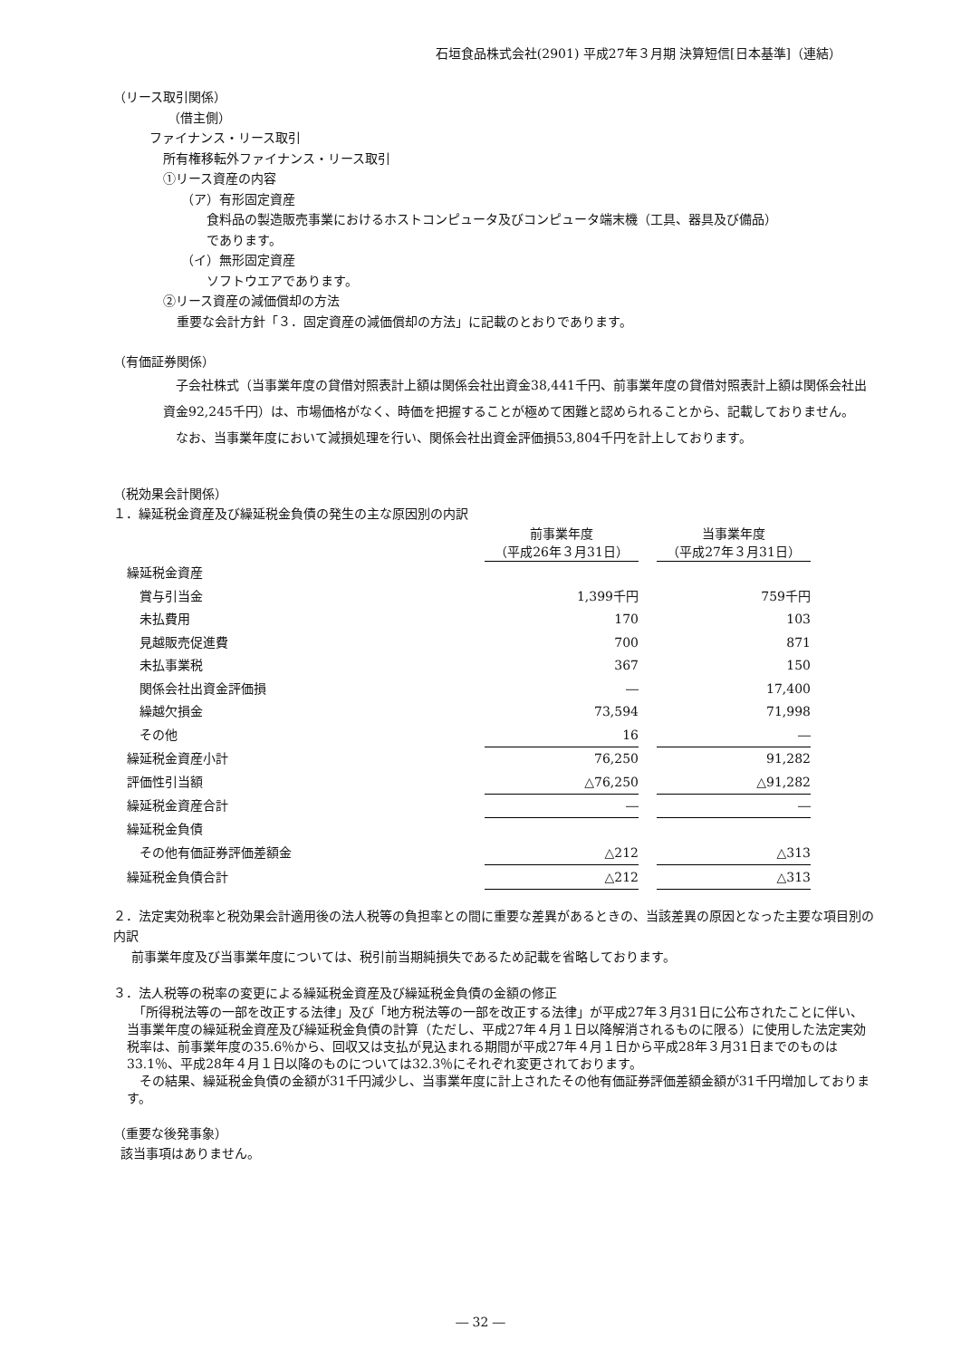石垣食品株式会社(2901) 平成27年３月期 決算短信[日本基準]（連結）
（リース取引関係）
（借主側）
ファイナンス・リース取引
所有権移転外ファイナンス・リース取引
①リース資産の内容
（ア）有形固定資産
食料品の製造販売事業におけるホストコンピュータ及びコンピュータ端末機（工具、器具及び備品）
であります。
（イ）無形固定資産
ソフトウエアであります。
②リース資産の減価償却の方法
重要な会計方針「３．固定資産の減価償却の方法」に記載のとおりであります。
（有価証券関係）
　子会社株式（当事業年度の貸借対照表計上額は関係会社出資金38,441千円、前事業年度の貸借対照表計上額は関係会社出資金92,245千円）は、市場価格がなく、時価を把握することが極めて困難と認められることから、記載しておりません。
　なお、当事業年度において減損処理を行い、関係会社出資金評価損53,804千円を計上しております。
（税効果会計関係）
１．繰延税金資産及び繰延税金負債の発生の主な原因別の内訳
| | 前事業年度 （平成26年３月31日） | | 当事業年度 （平成27年３月31日） |
| 繰延税金資産 | | | |
| 賞与引当金 | 1,399千円 | | 759千円 |
| 未払費用 | 170 | | 103 |
| 見越販売促進費 | 700 | | 871 |
| 未払事業税 | 367 | | 150 |
| 関係会社出資金評価損 | ― | | 17,400 |
| 繰越欠損金 | 73,594 | | 71,998 |
| その他 | 16 | | ― |
| 繰延税金資産小計 | 76,250 | | 91,282 |
| 評価性引当額 | △76,250 | | △91,282 |
| 繰延税金資産合計 | ― | | ― |
| 繰延税金負債 | | | |
| その他有価証券評価差額金 | △212 | | △313 |
| 繰延税金負債合計 | △212 | | △313 |
２．法定実効税率と税効果会計適用後の法人税等の負担率との間に重要な差異があるときの、当該差異の原因となった主要な項目別の内訳
前事業年度及び当事業年度については、税引前当期純損失であるため記載を省略しております。
３．法人税等の税率の変更による繰延税金資産及び繰延税金負債の金額の修正
　「所得税法等の一部を改正する法律」及び「地方税法等の一部を改正する法律」が平成27年３月31日に公布されたことに伴い、当事業年度の繰延税金資産及び繰延税金負債の計算（ただし、平成27年４月１日以降解消されるものに限る）に使用した法定実効税率は、前事業年度の35.6％から、回収又は支払が見込まれる期間が平成27年４月１日から平成28年３月31日までのものは33.1％、平成28年４月１日以降のものについては32.3％にそれぞれ変更されております。
　その結果、繰延税金負債の金額が31千円減少し、当事業年度に計上されたその他有価証券評価差額金額が31千円増加しております。
（重要な後発事象）
該当事項はありません。
― 32 ―